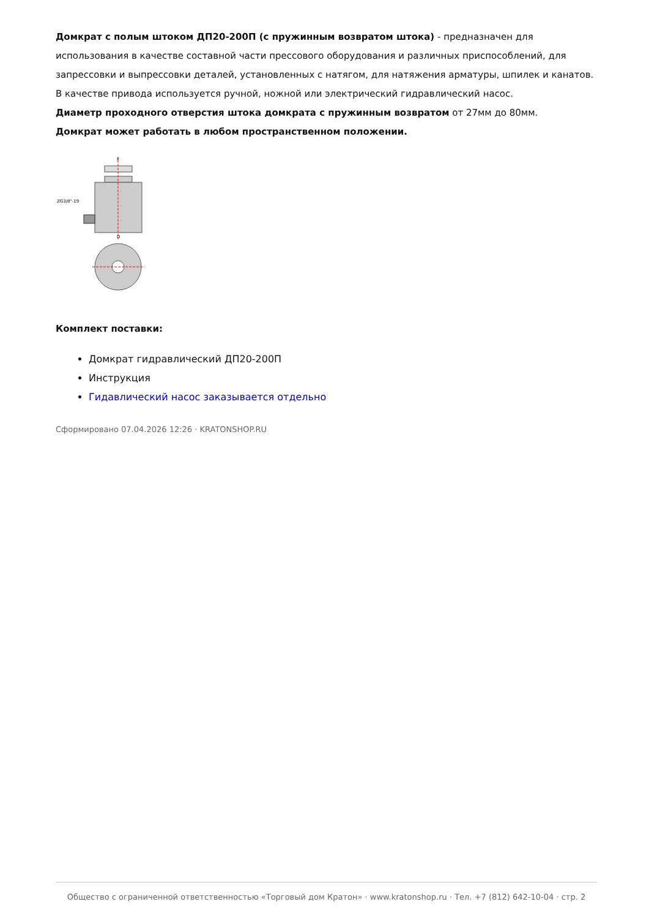Домкрат с полым штоком ДП20-200П (с пружинным возвратом штока) - предназначен для использования в качестве составной части прессового оборудования и различных приспособлений, для запрессовки и выпрессовки деталей, установленных с натягом, для натяжения арматуры, шпилек и канатов.
В качестве привода используется ручной, ножной или электрический гидравлический насос.
Диаметр проходного отверстия штока домкрата с пружинным возвратом от 27мм до 80мм.
Домкрат может работать в любом пространственном положении.
ZG3/8"-19
F
D
Комплект поставки:
Домкрат гидравлический ДП20-200П
Инструкция
Гидавлический насос заказывается отдельно
Сформировано 07.04.2026 12:26 · KRATONSHOP.RU
Общество с ограниченной ответственностью «Торговый дом Кратон» · www.kratonshop.ru · Тел. +7 (812) 642-10-04 · стр. 2